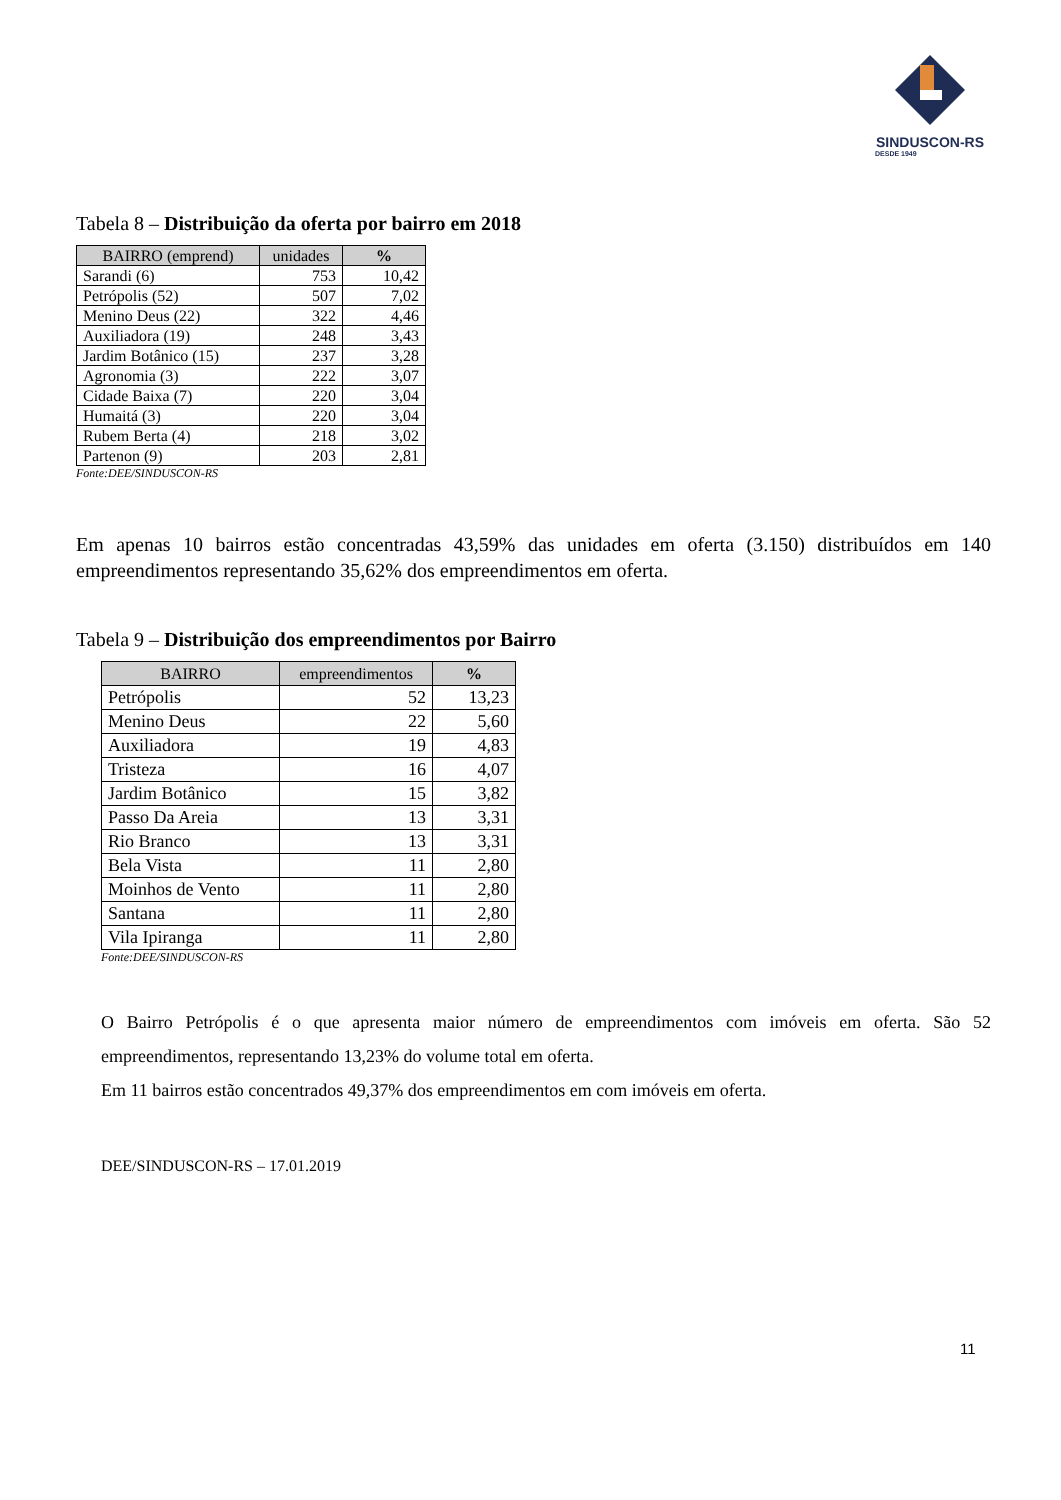SINDUSCON-RS
DESDE 1949
Tabela 8 – Distribuição da oferta por bairro em 2018
| BAIRRO (emprend) | unidades | % |
| --- | --- | --- |
| Sarandi (6) | 753 | 10,42 |
| Petrópolis (52) | 507 | 7,02 |
| Menino Deus (22) | 322 | 4,46 |
| Auxiliadora (19) | 248 | 3,43 |
| Jardim Botânico (15) | 237 | 3,28 |
| Agronomia (3) | 222 | 3,07 |
| Cidade Baixa (7) | 220 | 3,04 |
| Humaitá (3) | 220 | 3,04 |
| Rubem Berta (4) | 218 | 3,02 |
| Partenon (9) | 203 | 2,81 |
Fonte:DEE/SINDUSCON-RS
Em apenas 10 bairros estão concentradas 43,59% das unidades em oferta (3.150) distribuídos em 140 empreendimentos representando 35,62% dos empreendimentos em oferta.
Tabela 9 – Distribuição dos empreendimentos por Bairro
| BAIRRO | empreendimentos | % |
| --- | --- | --- |
| Petrópolis | 52 | 13,23 |
| Menino Deus | 22 | 5,60 |
| Auxiliadora | 19 | 4,83 |
| Tristeza | 16 | 4,07 |
| Jardim Botânico | 15 | 3,82 |
| Passo Da Areia | 13 | 3,31 |
| Rio Branco | 13 | 3,31 |
| Bela Vista | 11 | 2,80 |
| Moinhos de Vento | 11 | 2,80 |
| Santana | 11 | 2,80 |
| Vila Ipiranga | 11 | 2,80 |
Fonte:DEE/SINDUSCON-RS
O Bairro Petrópolis é o que apresenta maior número de empreendimentos com imóveis em oferta. São 52 empreendimentos, representando 13,23% do volume total em oferta.
Em 11 bairros estão concentrados 49,37% dos empreendimentos em com imóveis em oferta.
DEE/SINDUSCON-RS – 17.01.2019
11